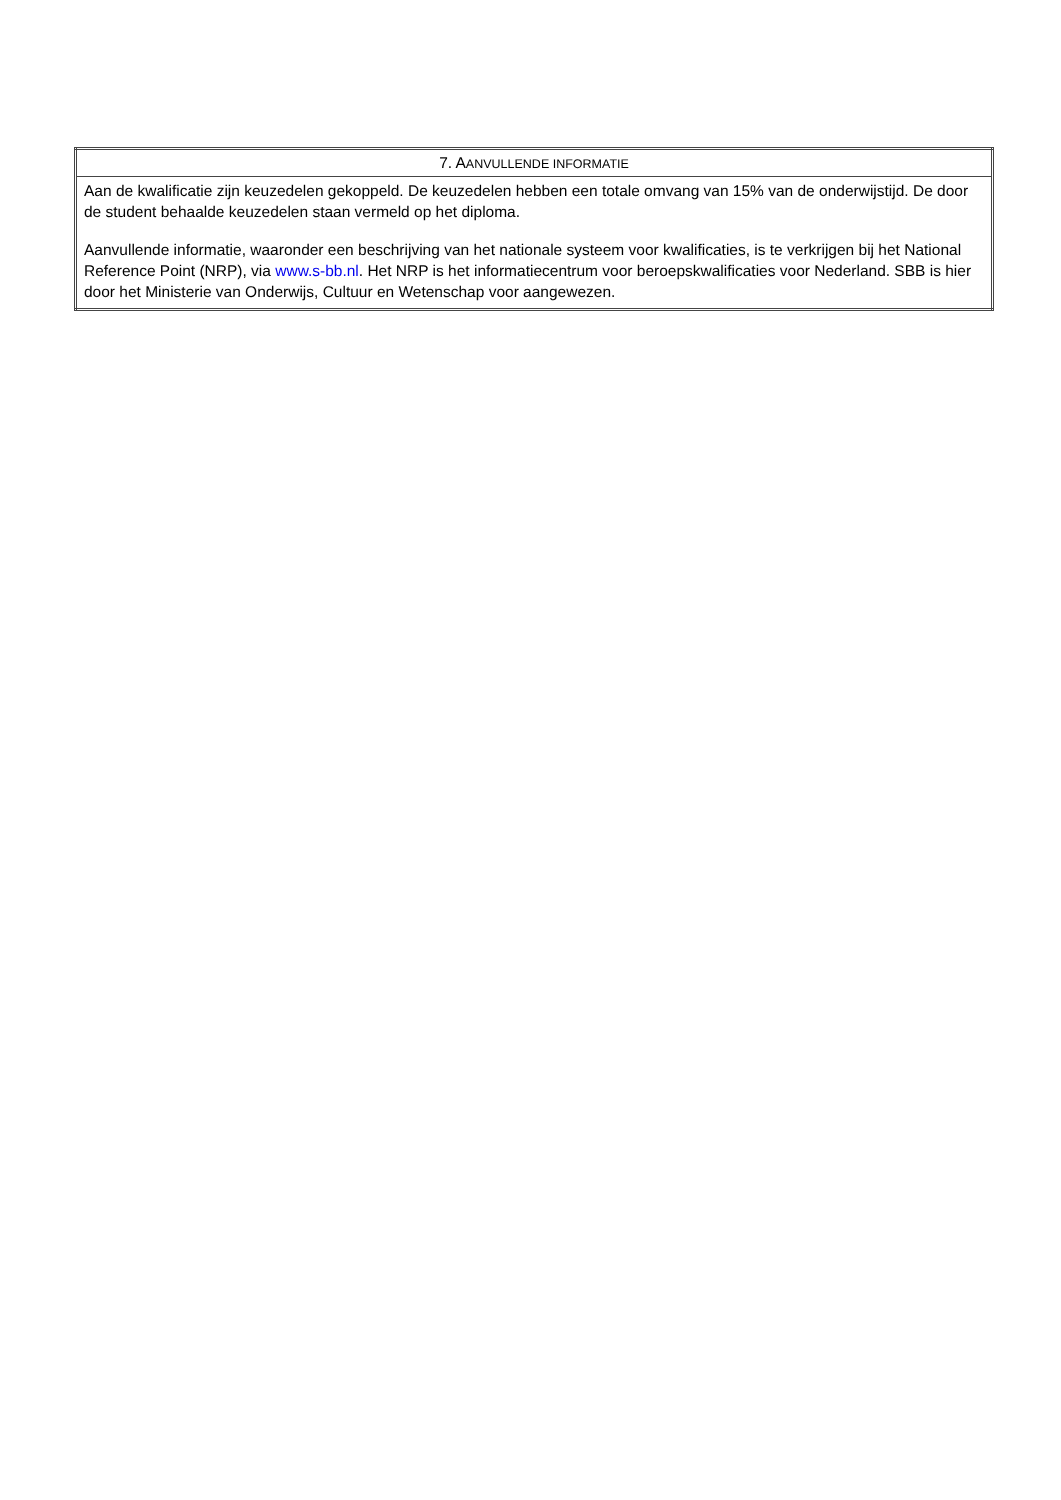| 7. A ANVULLENDE INFORMATIE |
| --- |
| Aan de kwalificatie zijn keuzedelen gekoppeld. De keuzedelen hebben een totale omvang van 15% van de onderwijstijd. De door de student behaalde keuzedelen staan vermeld op het diploma. Aanvullende informatie, waaronder een beschrijving van het nationale systeem voor kwalificaties, is te verkrijgen bij het National Reference Point (NRP), via www.s-bb.nl . Het NRP is het informatiecentrum voor beroepskwalificaties voor Nederland. SBB is hier door het Ministerie van Onderwijs, Cultuur en Wetenschap voor aangewezen. |